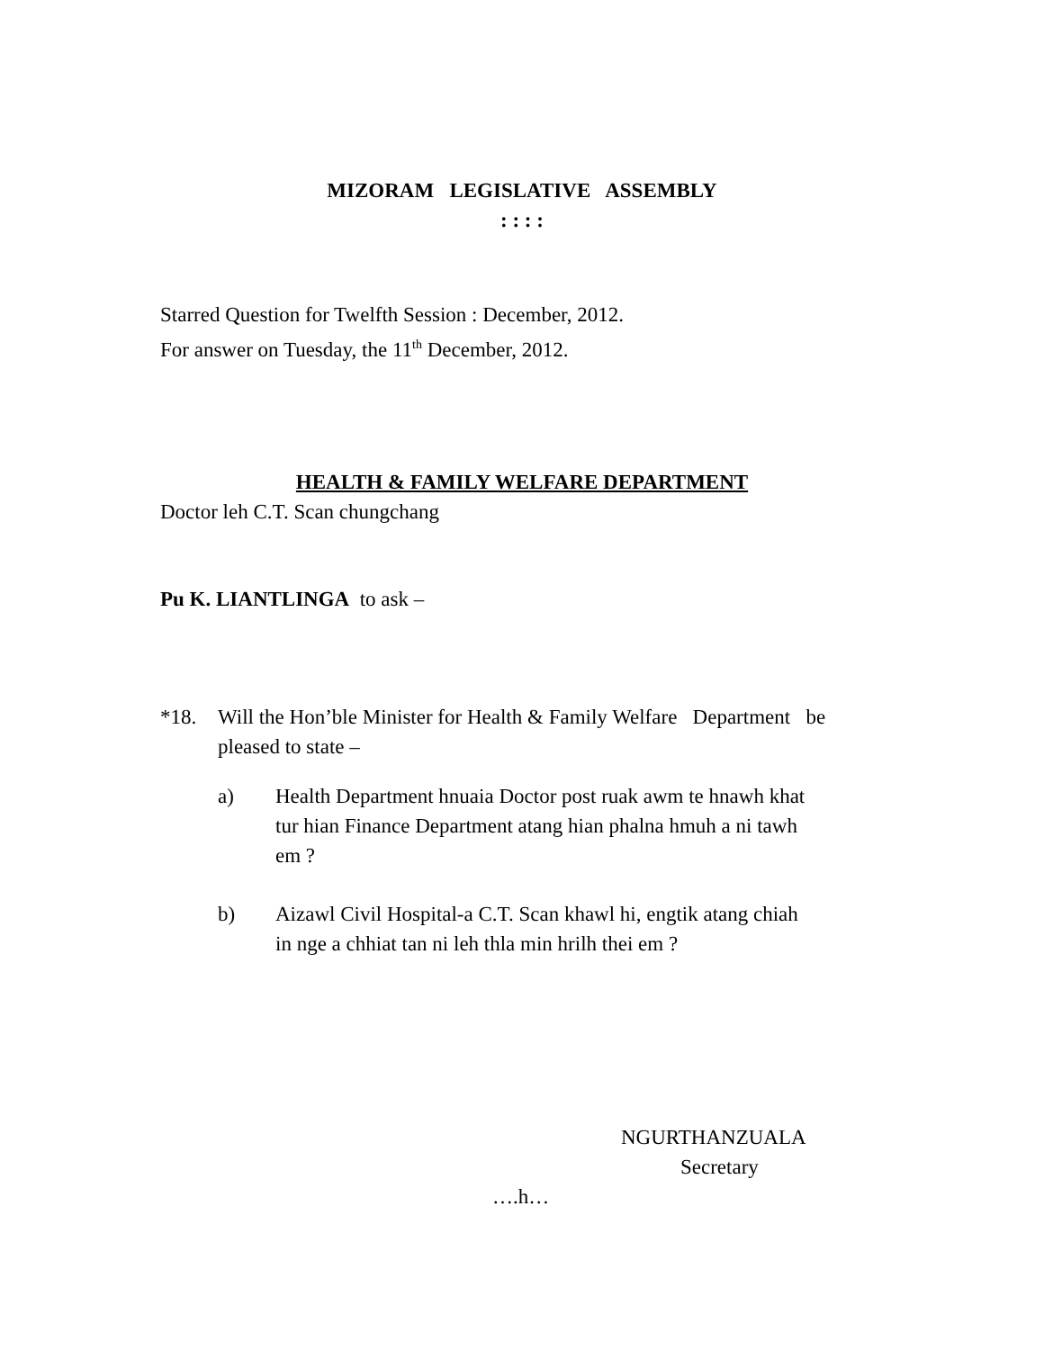MIZORAM LEGISLATIVE ASSEMBLY
: : : :
Starred Question for Twelfth Session : December, 2012.
For answer on Tuesday, the 11<sup>th</sup> December, 2012.
HEALTH & FAMILY WELFARE DEPARTMENT
Doctor leh C.T. Scan chungchang
Pu K. LIANTLINGA to ask –
*18. Will the Hon’ble Minister for Health & Family Welfare Department be pleased to state –
a) Health Department hnuaia Doctor post ruak awm te hnawh khat tur hian Finance Department atang hian phalna hmuh a ni tawh em ?
b) Aizawl Civil Hospital-a C.T. Scan khawl hi, engtik atang chiah in nge a chhiat tan ni leh thla min hrilh thei em ?
NGURTHANZUALA
Secretary
….h…